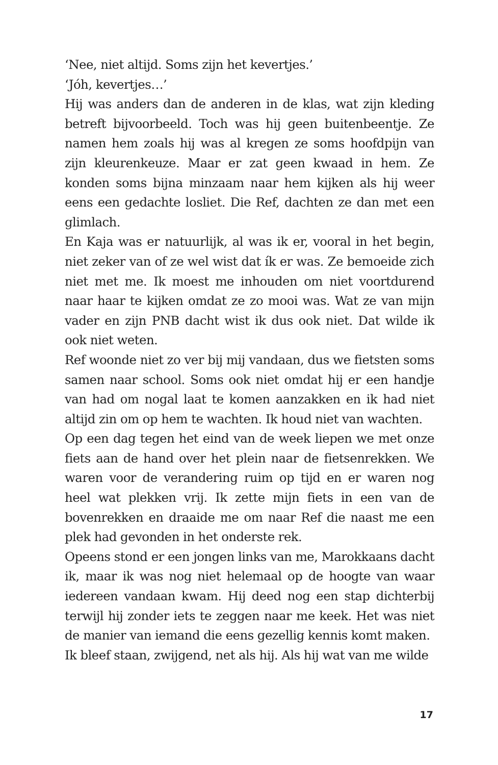‘Nee, niet altijd. Soms zijn het kevertjes.’
‘Jóh, kevertjes…’
Hij was anders dan de anderen in de klas, wat zijn kleding betreft bijvoorbeeld. Toch was hij geen buitenbeentje. Ze namen hem zoals hij was al kregen ze soms hoofdpijn van zijn kleurenkeuze. Maar er zat geen kwaad in hem. Ze konden soms bijna minzaam naar hem kijken als hij weer eens een gedachte losliet. Die Ref, dachten ze dan met een glimlach.
En Kaja was er natuurlijk, al was ik er, vooral in het begin, niet zeker van of ze wel wist dat ík er was. Ze bemoeide zich niet met me. Ik moest me inhouden om niet voortdurend naar haar te kijken omdat ze zo mooi was. Wat ze van mijn vader en zijn PNB dacht wist ik dus ook niet. Dat wilde ik ook niet weten.
Ref woonde niet zo ver bij mij vandaan, dus we fietsten soms samen naar school. Soms ook niet omdat hij er een handje van had om nogal laat te komen aanzakken en ik had niet altijd zin om op hem te wachten. Ik houd niet van wachten.
Op een dag tegen het eind van de week liepen we met onze fiets aan de hand over het plein naar de fietsenrekken. We waren voor de verandering ruim op tijd en er waren nog heel wat plekken vrij. Ik zette mijn fiets in een van de bovenrekken en draaide me om naar Ref die naast me een plek had gevonden in het onderste rek.
Opeens stond er een jongen links van me, Marokkaans dacht ik, maar ik was nog niet helemaal op de hoogte van waar iedereen vandaan kwam. Hij deed nog een stap dichterbij terwijl hij zonder iets te zeggen naar me keek. Het was niet de manier van iemand die eens gezellig kennis komt maken.
Ik bleef staan, zwijgend, net als hij. Als hij wat van me wilde
17